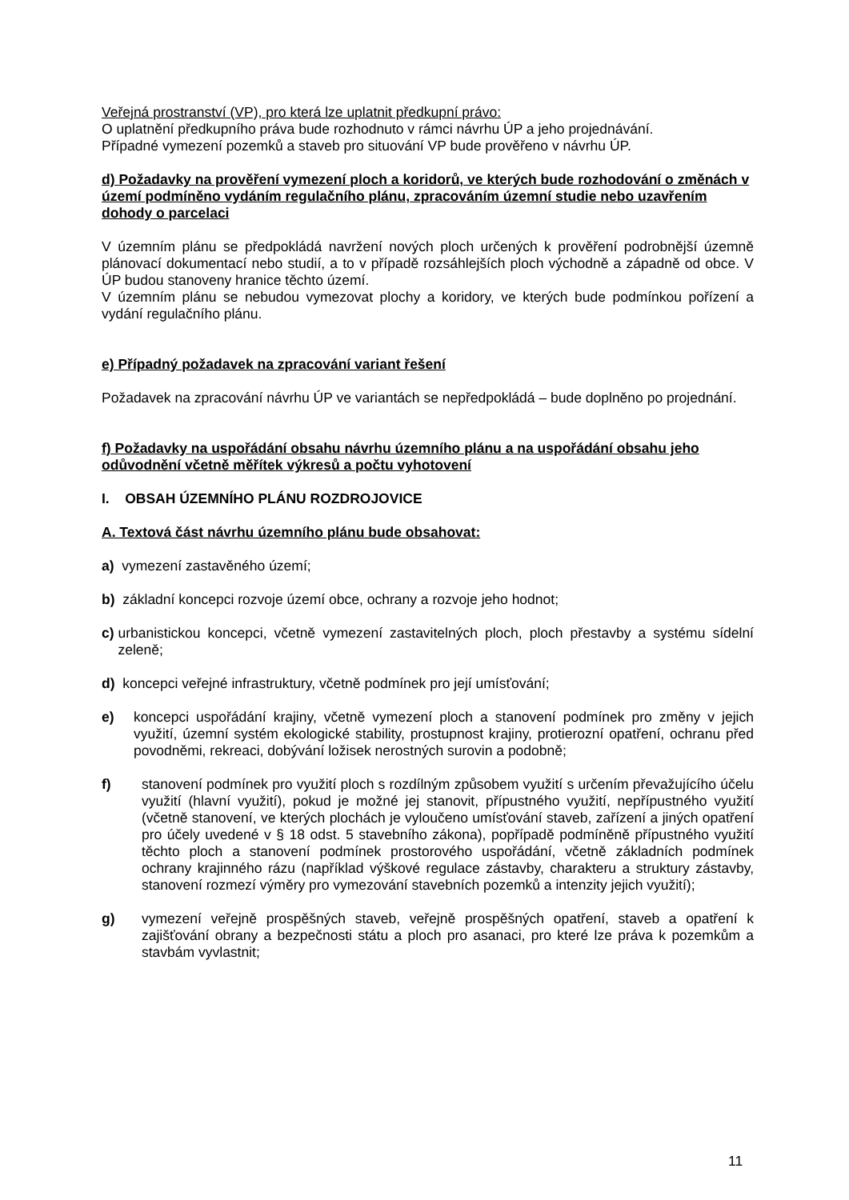Veřejná prostranství (VP), pro která lze uplatnit předkupní právo:
O uplatnění předkupního práva bude rozhodnuto v rámci návrhu ÚP a jeho projednávání.
Případné vymezení pozemků a staveb pro situování VP bude prověřeno v návrhu ÚP.
d) Požadavky na prověření vymezení ploch a koridorů, ve kterých bude rozhodování o změnách v území podmíněno vydáním regulačního plánu, zpracováním územní studie nebo uzavřením dohody o parcelaci
V územním plánu se předpokládá navržení nových ploch určených k prověření podrobnější územně plánovací dokumentací nebo studií, a to v případě rozsáhlejších ploch východně a západně od obce. V ÚP budou stanoveny hranice těchto území.
V územním plánu se nebudou vymezovat plochy a koridory, ve kterých bude podmínkou pořízení a vydání regulačního plánu.
e) Případný požadavek na zpracování variant řešení
Požadavek na zpracování návrhu ÚP ve variantách se nepředpokládá – bude doplněno po projednání.
f) Požadavky na uspořádání obsahu návrhu územního plánu a na uspořádání obsahu jeho odůvodnění včetně měřítek výkresů a počtu vyhotovení
I. OBSAH ÚZEMNÍHO PLÁNU ROZDROJOVICE
A. Textová část návrhu územního plánu bude obsahovat:
a) vymezení zastavěného území;
b) základní koncepci rozvoje území obce, ochrany a rozvoje jeho hodnot;
c) urbanistickou koncepci, včetně vymezení zastavitelných ploch, ploch přestavby a systému sídelní zeleně;
d) koncepci veřejné infrastruktury, včetně podmínek pro její umísťování;
e) koncepci uspořádání krajiny, včetně vymezení ploch a stanovení podmínek pro změny v jejich využití, územní systém ekologické stability, prostupnost krajiny, protierozní opatření, ochranu před povodněmi, rekreaci, dobývání ložisek nerostných surovin a podobně;
f) stanovení podmínek pro využití ploch s rozdílným způsobem využití s určením převažujícího účelu využití (hlavní využití), pokud je možné jej stanovit, přípustného využití, nepřípustného využití (včetně stanovení, ve kterých plochách je vyloučeno umísťování staveb, zařízení a jiných opatření pro účely uvedené v § 18 odst. 5 stavebního zákona), popřípadě podmíněně přípustného využití těchto ploch a stanovení podmínek prostorového uspořádání, včetně základních podmínek ochrany krajinného rázu (například výškové regulace zástavby, charakteru a struktury zástavby, stanovení rozmezí výměry pro vymezování stavebních pozemků a intenzity jejich využití);
g) vymezení veřejně prospěšných staveb, veřejně prospěšných opatření, staveb a opatření k zajišťování obrany a bezpečnosti státu a ploch pro asanaci, pro které lze práva k pozemkům a stavbám vyvlastnit;
11